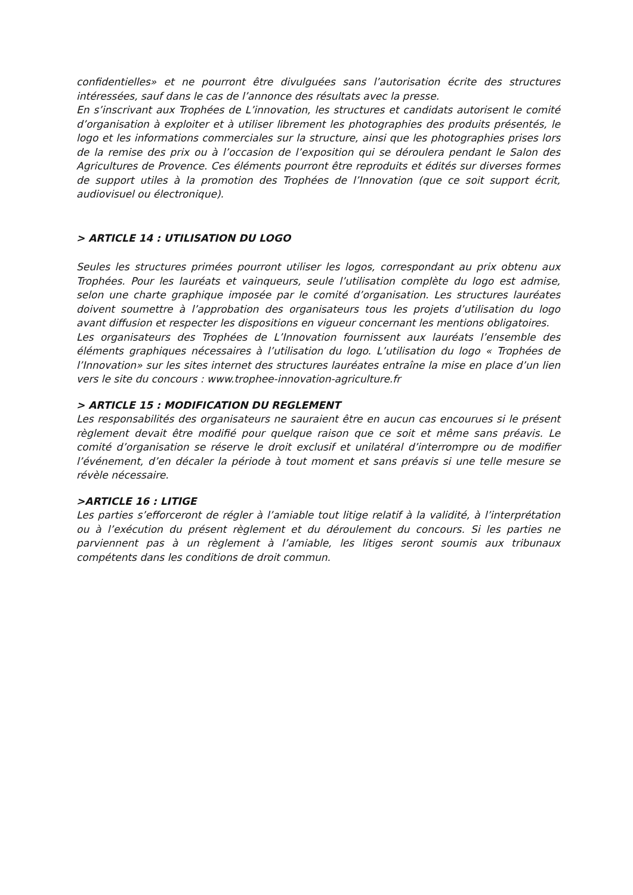confidentielles» et ne pourront être divulguées sans l’autorisation écrite des structures intéressées, sauf dans le cas de l’annonce des résultats avec la presse.
En s’inscrivant aux Trophées de L’innovation, les structures et candidats autorisent le comité d’organisation à exploiter et à utiliser librement les photographies des produits présentés, le logo et les informations commerciales sur la structure, ainsi que les photographies prises lors de la remise des prix ou à l’occasion de l’exposition qui se déroulera pendant le Salon des Agricultures de Provence. Ces éléments pourront être reproduits et édités sur diverses formes de support utiles à la promotion des Trophées de l’Innovation (que ce soit support écrit, audiovisuel ou électronique).
> ARTICLE 14 : UTILISATION DU LOGO
Seules les structures primées pourront utiliser les logos, correspondant au prix obtenu aux Trophées. Pour les lauréats et vainqueurs, seule l’utilisation complète du logo est admise, selon une charte graphique imposée par le comité d’organisation. Les structures lauréates doivent soumettre à l’approbation des organisateurs tous les projets d’utilisation du logo avant diffusion et respecter les dispositions en vigueur concernant les mentions obligatoires.
Les organisateurs des Trophées de L’Innovation fournissent aux lauréats l’ensemble des éléments graphiques nécessaires à l’utilisation du logo. L’utilisation du logo « Trophées de l’Innovation» sur les sites internet des structures lauréates entraîne la mise en place d’un lien vers le site du concours : www.trophee-innovation-agriculture.fr
> ARTICLE 15 : MODIFICATION DU REGLEMENT
Les responsabilités des organisateurs ne sauraient être en aucun cas encourues si le présent règlement devait être modifié pour quelque raison que ce soit et même sans préavis. Le comité d’organisation se réserve le droit exclusif et unilatéral d’interrompre ou de modifier l’événement, d’en décaler la période à tout moment et sans préavis si une telle mesure se révèle nécessaire.
>ARTICLE 16 : LITIGE
Les parties s’efforceront de régler à l’amiable tout litige relatif à la validité, à l’interprétation ou à l’exécution du présent règlement et du déroulement du concours. Si les parties ne parviennent pas à un règlement à l’amiable, les litiges seront soumis aux tribunaux compétents dans les conditions de droit commun.